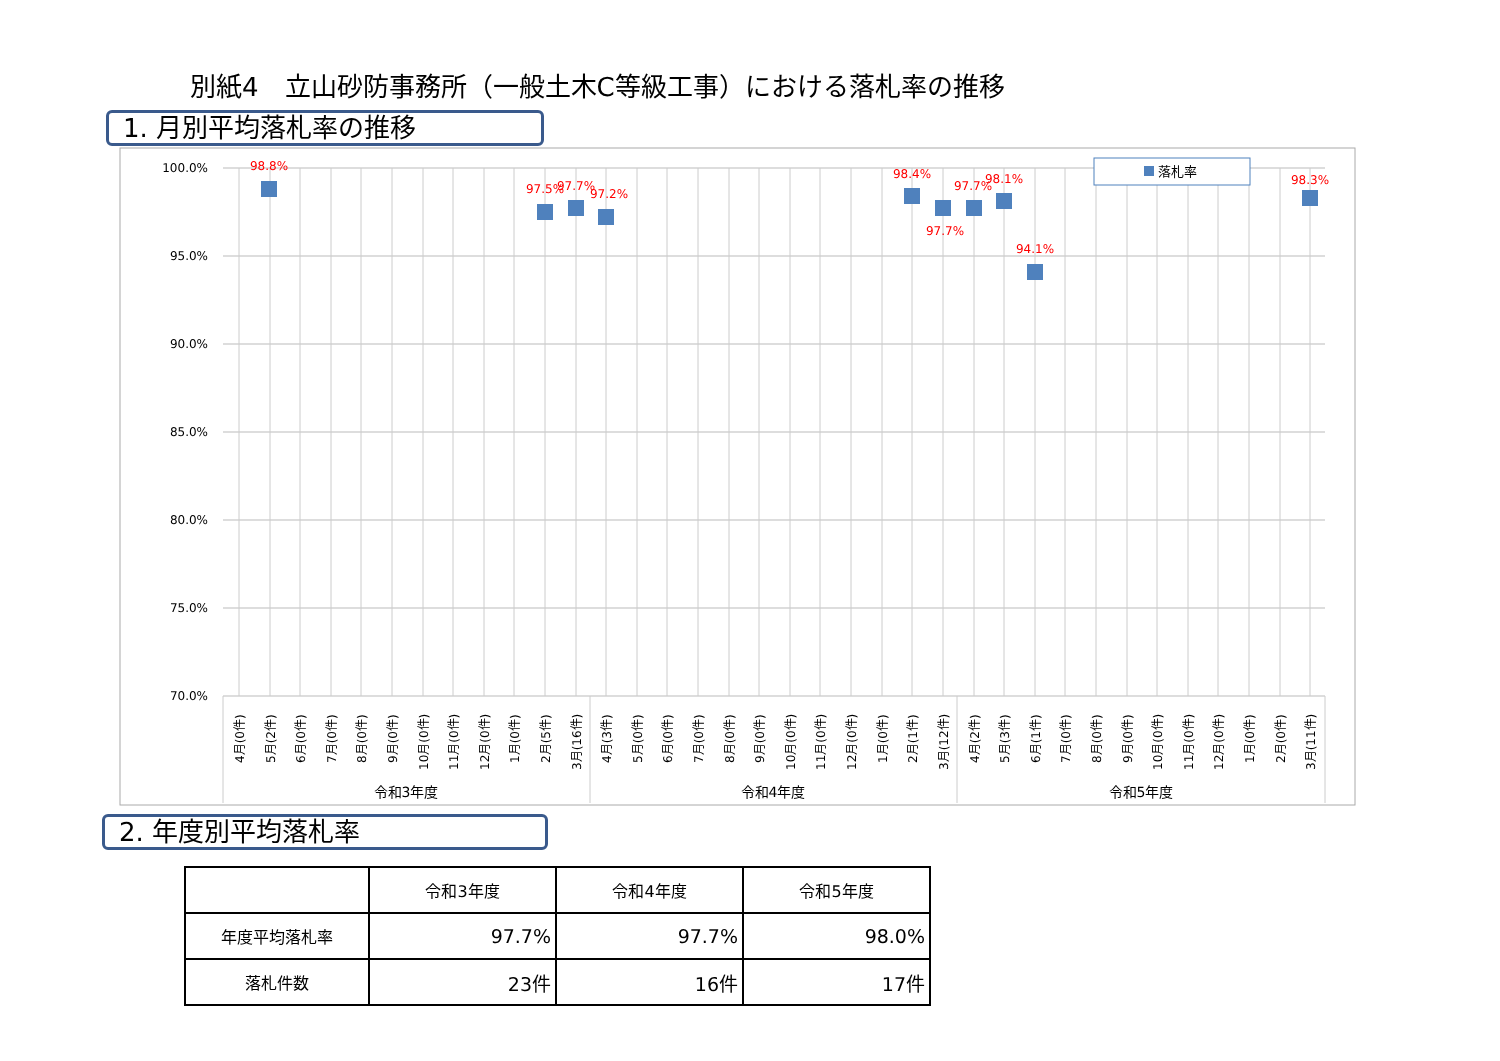別紙4　立山砂防事務所（一般土木C等級工事）における落札率の推移
1. 月別平均落札率の推移
100.0%
95.0%
90.0%
85.0%
80.0%
75.0%
70.0%
98.8%
97.5%
97.7%
97.2%
98.4%
97.7%
97.7%
98.1%
94.1%
98.3%
落札率
4月(0件)
5月(2件)
6月(0件)
7月(0件)
8月(0件)
9月(0件)
10月(0件)
11月(0件)
12月(0件)
1月(0件)
2月(5件)
3月(16件)
4月(3件)
5月(0件)
6月(0件)
7月(0件)
8月(0件)
9月(0件)
10月(0件)
11月(0件)
12月(0件)
1月(0件)
2月(1件)
3月(12件)
4月(2件)
5月(3件)
6月(1件)
7月(0件)
8月(0件)
9月(0件)
10月(0件)
11月(0件)
12月(0件)
1月(0件)
2月(0件)
3月(11件)
令和3年度
令和4年度
令和5年度
2. 年度別平均落札率
| | 令和3年度 | 令和4年度 | 令和5年度 |
| --- | --- | --- | --- |
| 年度平均落札率 | 97.7% | 97.7% | 98.0% |
| 落札件数 | 23件 | 16件 | 17件 |